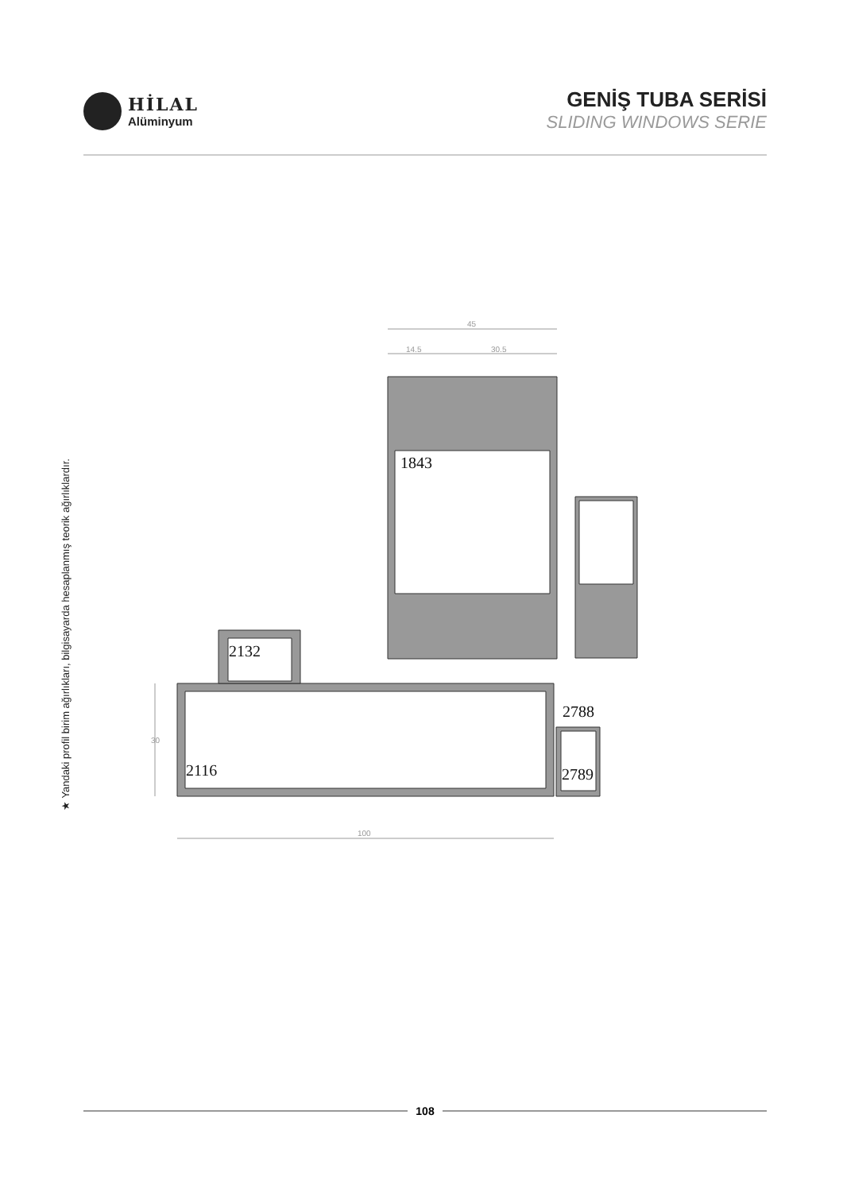HİLAL
Alüminyum
GENİŞ TUBA SERİSİ
SLIDING WINDOWS SERIE
★ Yandaki profil birim ağırlıkları, bilgisayarda hesaplanmış teorik ağırlıklardır.
45
14.5
30.5
100
30
1843
2132
2116
2788
2789
108